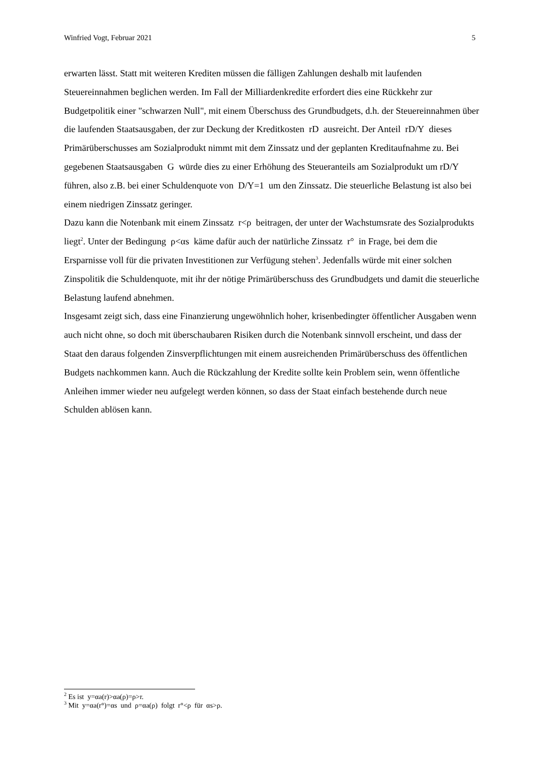Winfried Vogt, Februar 2021 5
erwarten lässt. Statt mit weiteren Krediten müssen die fälligen Zahlungen deshalb mit laufenden Steuereinnahmen beglichen werden. Im Fall der Milliardenkredite erfordert dies eine Rückkehr zur Budgetpolitik einer "schwarzen Null", mit einem Überschuss des Grundbudgets, d.h. der Steuereinnahmen über die laufenden Staatsausgaben, der zur Deckung der Kreditkosten rD ausreicht. Der Anteil rD/Y dieses Primärüberschusses am Sozialprodukt nimmt mit dem Zinssatz und der geplanten Kreditaufnahme zu. Bei gegebenen Staatsausgaben G würde dies zu einer Erhöhung des Steueranteils am Sozialprodukt um rD/Y führen, also z.B. bei einer Schuldenquote von D/Y=1 um den Zinssatz. Die steuerliche Belastung ist also bei einem niedrigen Zinssatz geringer.
Dazu kann die Notenbank mit einem Zinssatz r<ρ beitragen, der unter der Wachstumsrate des Sozialprodukts liegt<sup>2</sup>. Unter der Bedingung ρ<αs käme dafür auch der natürliche Zinssatz r° in Frage, bei dem die Ersparnisse voll für die privaten Investitionen zur Verfügung stehen<sup>3</sup>. Jedenfalls würde mit einer solchen Zinspolitik die Schuldenquote, mit ihr der nötige Primärüberschuss des Grundbudgets und damit die steuerliche Belastung laufend abnehmen.
Insgesamt zeigt sich, dass eine Finanzierung ungewöhnlich hoher, krisenbedingter öffentlicher Ausgaben wenn auch nicht ohne, so doch mit überschaubaren Risiken durch die Notenbank sinnvoll erscheint, und dass der Staat den daraus folgenden Zinsverpflichtungen mit einem ausreichenden Primärüberschuss des öffentlichen Budgets nachkommen kann. Auch die Rückzahlung der Kredite sollte kein Problem sein, wenn öffentliche Anleihen immer wieder neu aufgelegt werden können, so dass der Staat einfach bestehende durch neue Schulden ablösen kann.
<sup>2</sup> Es ist y=αa(r)>αa(ρ)=ρ>r.
<sup>3</sup> Mit y=αa(r°)=αs und ρ=αa(ρ) folgt r°<ρ für αs>ρ.